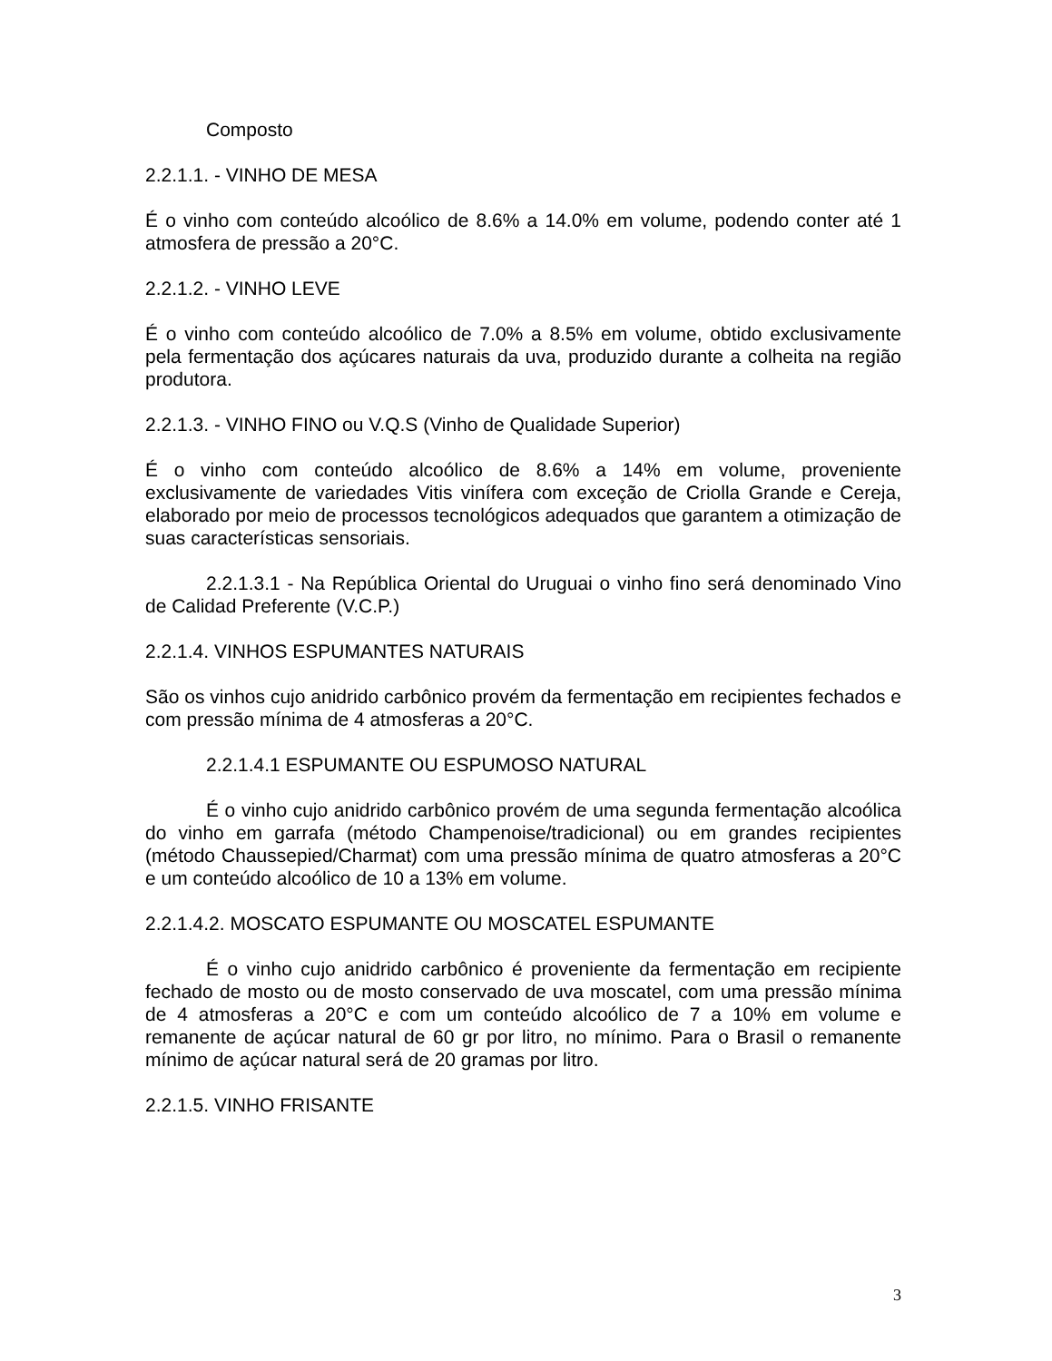Composto
2.2.1.1. - VINHO DE MESA
É o vinho com conteúdo alcoólico de 8.6% a 14.0% em volume, podendo conter até 1 atmosfera de pressão a 20°C.
2.2.1.2. - VINHO LEVE
É o vinho com conteúdo alcoólico de 7.0% a 8.5% em volume, obtido exclusivamente pela fermentação dos açúcares naturais da uva, produzido durante a colheita na região produtora.
2.2.1.3. - VINHO FINO ou V.Q.S (Vinho de Qualidade Superior)
É o vinho com conteúdo alcoólico de 8.6% a 14% em volume, proveniente exclusivamente de variedades Vitis vinífera com exceção de Criolla Grande e Cereja, elaborado por meio de processos tecnológicos adequados que garantem a otimização de suas características sensoriais.
2.2.1.3.1 - Na República Oriental do Uruguai o vinho fino será denominado Vino de Calidad Preferente (V.C.P.)
2.2.1.4. VINHOS ESPUMANTES NATURAIS
São os vinhos cujo anidrido carbônico provém da fermentação em recipientes fechados e com pressão mínima de 4 atmosferas a 20°C.
2.2.1.4.1 ESPUMANTE OU ESPUMOSO NATURAL
É o vinho cujo anidrido carbônico provém de uma segunda fermentação alcoólica do vinho em garrafa (método Champenoise/tradicional) ou em grandes recipientes (método Chaussepied/Charmat) com uma pressão mínima de quatro atmosferas a 20°C e um conteúdo alcoólico de 10 a 13% em volume.
2.2.1.4.2. MOSCATO ESPUMANTE OU MOSCATEL ESPUMANTE
É o vinho cujo anidrido carbônico é proveniente da fermentação em recipiente fechado de mosto ou de mosto conservado de uva moscatel, com uma pressão mínima de 4 atmosferas a 20°C e com um conteúdo alcoólico de 7 a 10% em volume e remanente de açúcar natural de 60 gr por litro, no mínimo. Para o Brasil o remanente mínimo de açúcar natural será de 20 gramas por litro.
2.2.1.5. VINHO FRISANTE
3